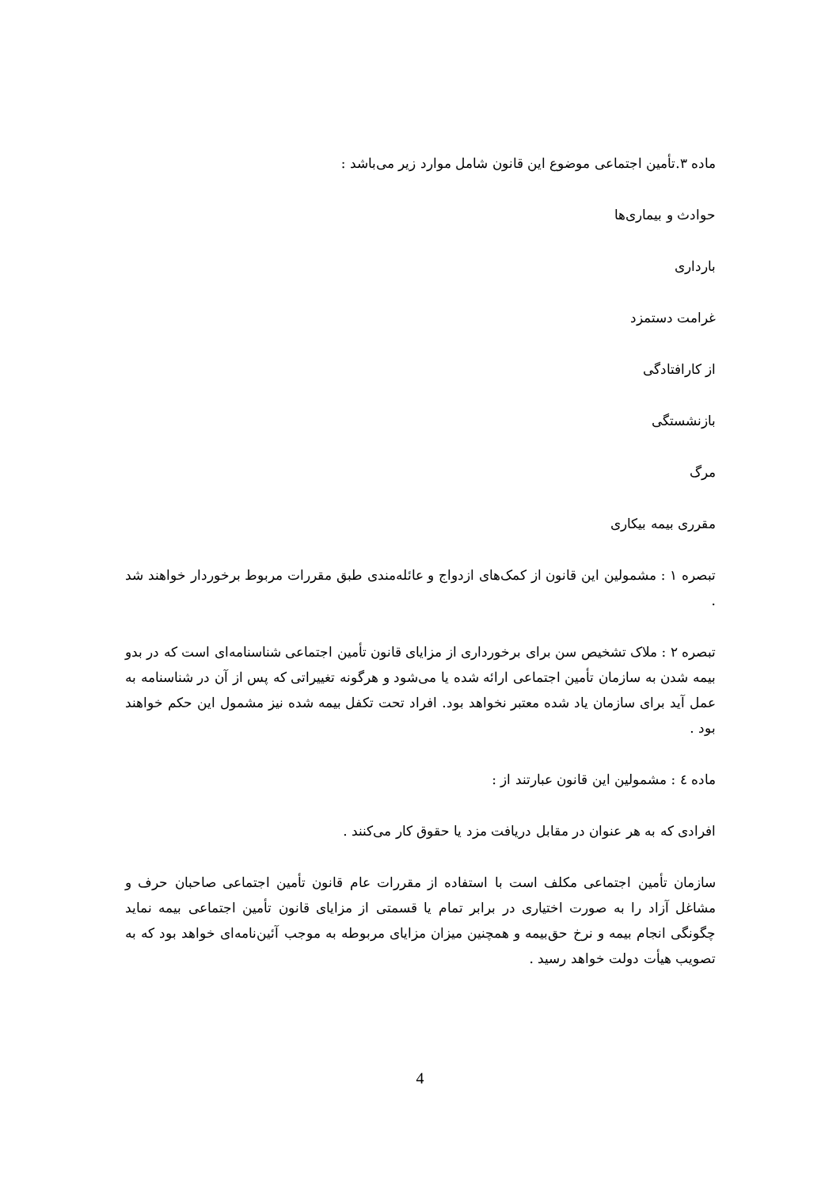ماده ۳.تأمین اجتماعی موضوع این قانون شامل موارد زیر می‌باشد :
حوادث و بیماری‌ها
بارداری
غرامت دستمزد
از کارافتادگی
بازنشستگی
مرگ
مقرری بیمه بیکاری
تبصره ۱ : مشمولین این قانون از کمک‌های ازدواج و عائله‌مندی طبق مقررات مربوط برخوردار خواهند شد .
تبصره ۲ : ملاک تشخیص سن برای برخورداری از مزایای قانون تأمین اجتماعی شناسنامه‌ای است که در بدو بیمه شدن به سازمان تأمین اجتماعی ارائه شده یا می‌شود و هرگونه تغییراتی که پس از آن در شناسنامه به عمل آید برای سازمان یاد شده معتبر نخواهد بود. افراد تحت تکفل بیمه شده نیز مشمول این حکم خواهند بود .
ماده ٤ : مشمولین این قانون عبارتند از :
افرادی که به هر عنوان در مقابل دریافت مزد یا حقوق کار می‌کنند .
سازمان تأمین اجتماعی مکلف است با استفاده از مقررات عام قانون تأمین اجتماعی صاحبان حرف و مشاغل آزاد را به صورت اختیاری در برابر تمام یا قسمتی از مزایای قانون تأمین اجتماعی بیمه نماید چگونگی انجام بیمه و نرخ حق‌بیمه و همچنین میزان مزایای مربوطه به موجب آئین‌نامه‌ای خواهد بود که به تصویب هیأت دولت خواهد رسید .
4